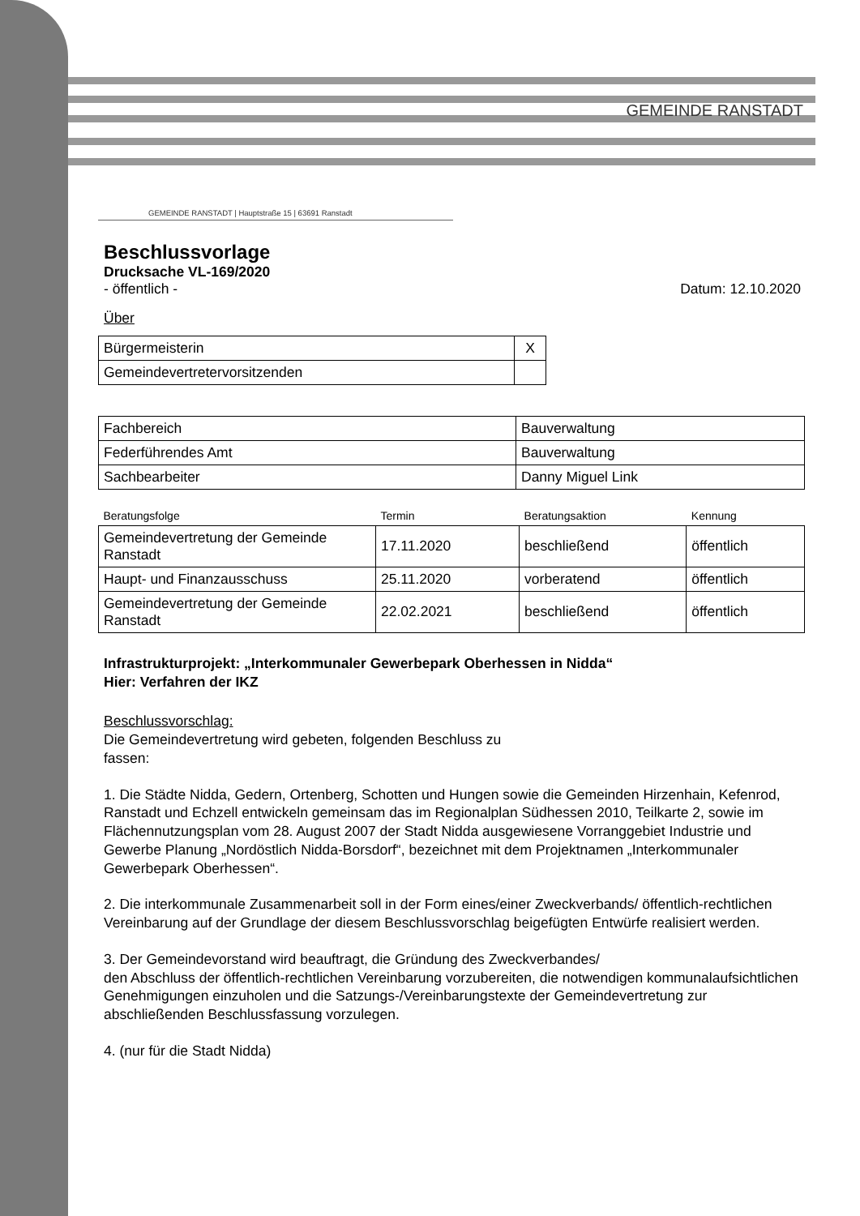GEMEINDE RANSTADT
GEMEINDE RANSTADT | Hauptstraße 15 | 63691 Ranstadt
Beschlussvorlage
Drucksache VL-169/2020
- öffentlich - Datum: 12.10.2020
Über
| Bürgermeisterin | X |
| Gemeindevertretervorsitzenden | |
| Fachbereich | Bauverwaltung |
| Federführendes Amt | Bauverwaltung |
| Sachbearbeiter | Danny Miguel Link |
| Beratungsfolge | Termin | Beratungsaktion | Kennung |
| Gemeindevertretung der Gemeinde Ranstadt | 17.11.2020 | beschließend | öffentlich |
| Haupt- und Finanzausschuss | 25.11.2020 | vorberatend | öffentlich |
| Gemeindevertretung der Gemeinde Ranstadt | 22.02.2021 | beschließend | öffentlich |
Infrastrukturprojekt: „Interkommunaler Gewerbepark Oberhessen in Nidda“
Hier: Verfahren der IKZ
Beschlussvorschlag:
Die Gemeindevertretung wird gebeten, folgenden Beschluss zu
fassen:
1. Die Städte Nidda, Gedern, Ortenberg, Schotten und Hungen sowie die Gemeinden Hirzenhain, Kefenrod, Ranstadt und Echzell entwickeln gemeinsam das im Regionalplan Südhessen 2010, Teilkarte 2, sowie im Flächennutzungsplan vom 28. August 2007 der Stadt Nidda ausgewiesene Vorranggebiet Industrie und Gewerbe Planung „Nordöstlich Nidda-Borsdorf“, bezeichnet mit dem Projektnamen „Interkommunaler Gewerbepark Oberhessen“.
2. Die interkommunale Zusammenarbeit soll in der Form eines/einer Zweckverbands/ öffentlich-rechtlichen Vereinbarung auf der Grundlage der diesem Beschlussvorschlag beigefügten Entwürfe realisiert werden.
3. Der Gemeindevorstand wird beauftragt, die Gründung des Zweckverbandes/
den Abschluss der öffentlich-rechtlichen Vereinbarung vorzubereiten, die notwendigen kommunalaufsichtlichen Genehmigungen einzuholen und die Satzungs-/Vereinbarungstexte der Gemeindevertretung zur abschließenden Beschlussfassung vorzulegen.
4. (nur für die Stadt Nidda)